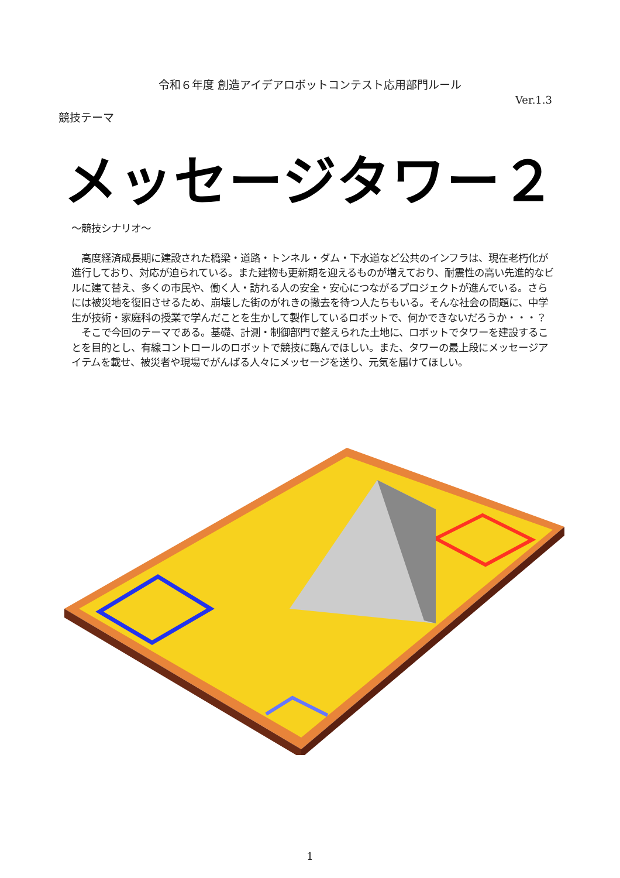令和６年度 創造アイデアロボットコンテスト応用部門ルール
Ver.1.3
競技テーマ
メッセージタワー２
～競技シナリオ～
　高度経済成長期に建設された橋梁・道路・トンネル・ダム・下水道など公共のインフラは、現在老朽化が進行しており、対応が迫られている。また建物も更新期を迎えるものが増えており、耐震性の高い先進的なビルに建て替え、多くの市民や、働く人・訪れる人の安全・安心につながるプロジェクトが進んでいる。さらには被災地を復旧させるため、崩壊した街のがれきの撤去を待つ人たちもいる。そんな社会の問題に、中学生が技術・家庭科の授業で学んだことを生かして製作しているロボットで、何かできないだろうか・・・？
　そこで今回のテーマである。基礎、計測・制御部門で整えられた土地に、ロボットでタワーを建設することを目的とし、有線コントロールのロボットで競技に臨んでほしい。また、タワーの最上段にメッセージアイテムを載せ、被災者や現場でがんばる人々にメッセージを送り、元気を届けてほしい。
1